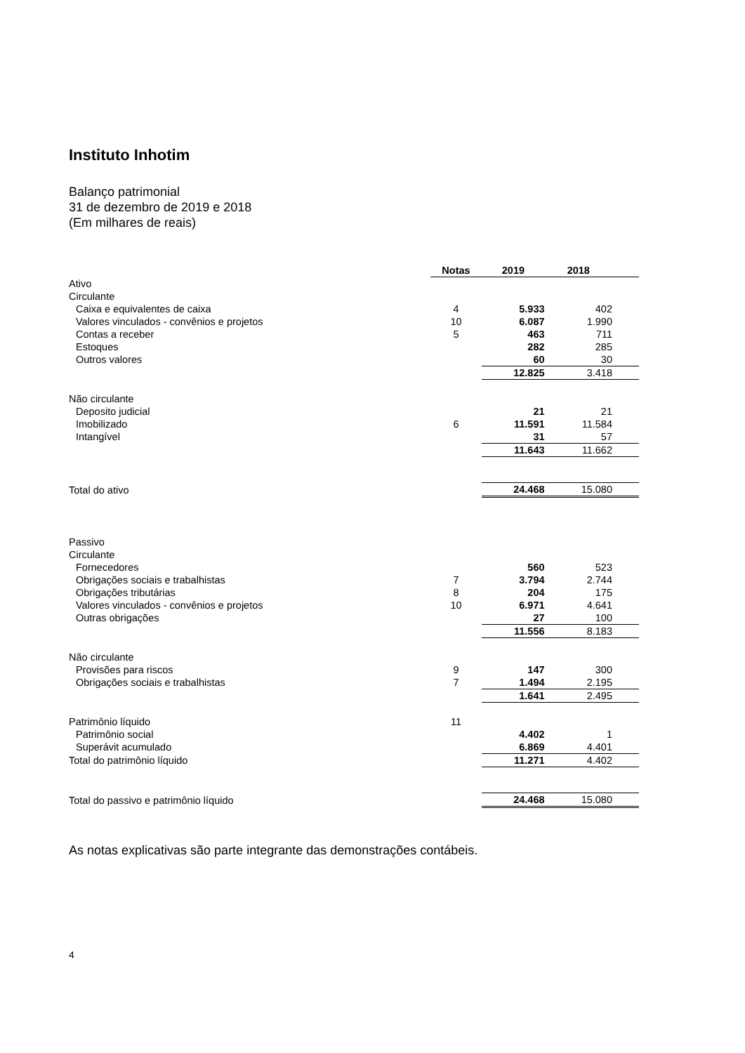Instituto Inhotim
Balanço patrimonial
31 de dezembro de 2019 e 2018
(Em milhares de reais)
| | Notas | 2019 | 2018 |
| Ativo | | | |
| Circulante | | | |
| Caixa e equivalentes de caixa | 4 | 5.933 | 402 |
| Valores vinculados - convênios e projetos | 10 | 6.087 | 1.990 |
| Contas a receber | 5 | 463 | 711 |
| Estoques | | 282 | 285 |
| Outros valores | | 60 | 30 |
| | | 12.825 | 3.418 |
| Não circulante | | | |
| Deposito judicial | | 21 | 21 |
| Imobilizado | 6 | 11.591 | 11.584 |
| Intangível | | 31 | 57 |
| | | 11.643 | 11.662 |
| Total do ativo | | 24.468 | 15.080 |
| Passivo | | | |
| Circulante | | | |
| Fornecedores | | 560 | 523 |
| Obrigações sociais e trabalhistas | 7 | 3.794 | 2.744 |
| Obrigações tributárias | 8 | 204 | 175 |
| Valores vinculados - convênios e projetos | 10 | 6.971 | 4.641 |
| Outras obrigações | | 27 | 100 |
| | | 11.556 | 8.183 |
| Não circulante | | | |
| Provisões para riscos | 9 | 147 | 300 |
| Obrigações sociais e trabalhistas | 7 | 1.494 | 2.195 |
| | | 1.641 | 2.495 |
| Patrimônio líquido | 11 | | |
| Patrimônio social | | 4.402 | 1 |
| Superávit acumulado | | 6.869 | 4.401 |
| Total do patrimônio líquido | | 11.271 | 4.402 |
| Total do passivo e patrimônio líquido | | 24.468 | 15.080 |
As notas explicativas são parte integrante das demonstrações contábeis.
4